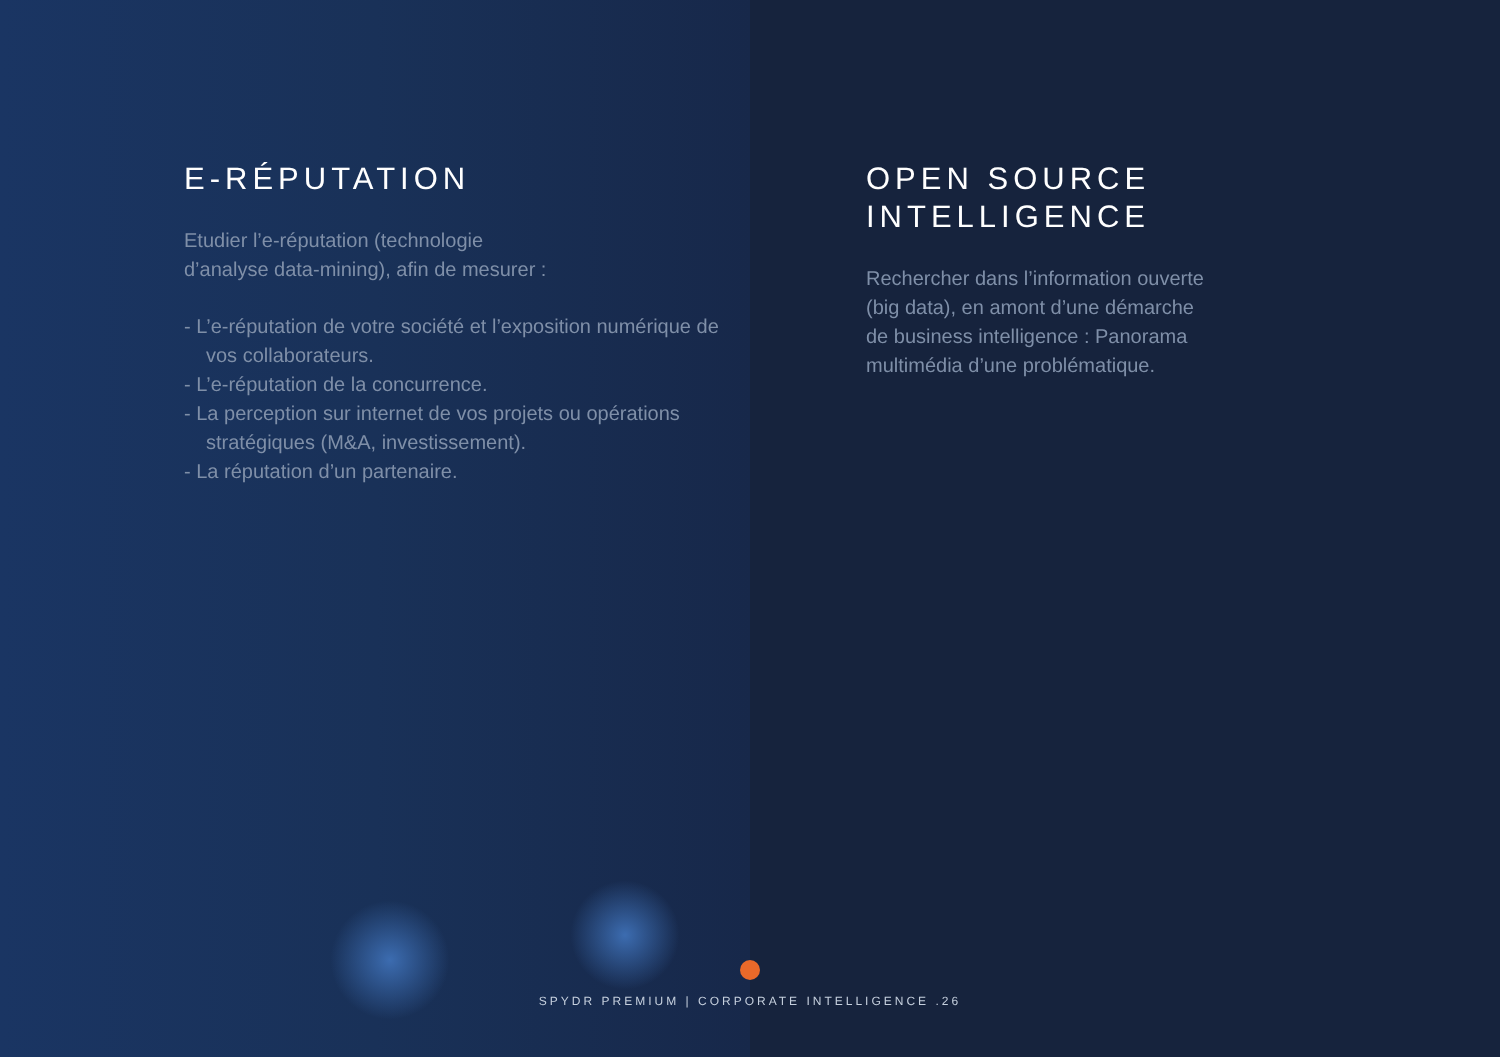E-RÉPUTATION
Etudier l’e-réputation (technologie
d’analyse data-mining), afin de mesurer :
- L’e-réputation de votre société et l’exposition numérique de vos collaborateurs.
- L’e-réputation de la concurrence.
- La perception sur internet de vos projets ou opérations stratégiques (M&A, investissement).
- La réputation d’un partenaire.
OPEN SOURCE
INTELLIGENCE
Rechercher dans l’information ouverte
(big data), en amont d’une démarche
de business intelligence : Panorama
multimédia d’une problématique.
SPYDR PREMIUM | CORPORATE INTELLIGENCE .26